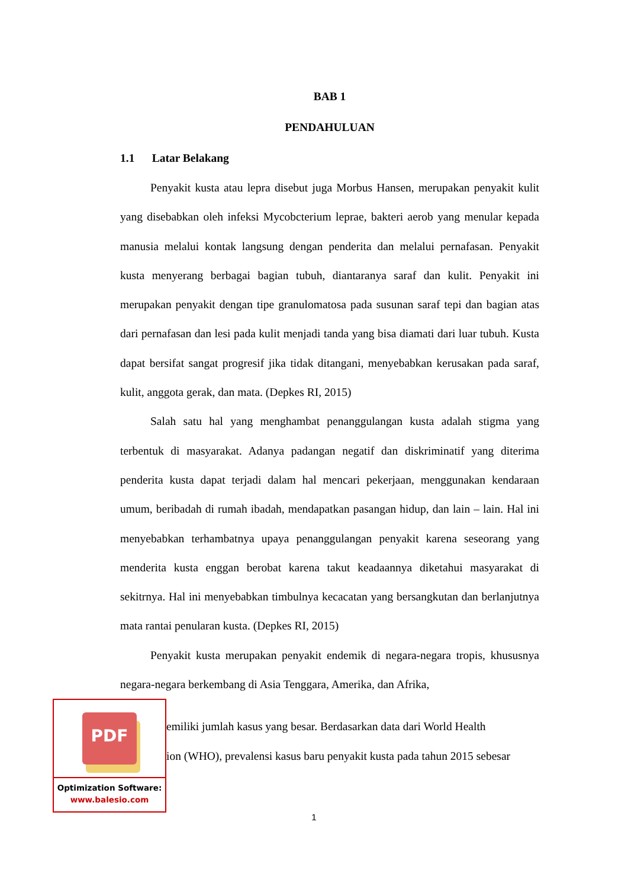BAB 1
PENDAHULUAN
1.1 Latar Belakang
Penyakit kusta atau lepra disebut juga Morbus Hansen, merupakan penyakit kulit yang disebabkan oleh infeksi Mycobcterium leprae, bakteri aerob yang menular kepada manusia melalui kontak langsung dengan penderita dan melalui pernafasan. Penyakit kusta menyerang berbagai bagian tubuh, diantaranya saraf dan kulit. Penyakit ini merupakan penyakit dengan tipe granulomatosa pada susunan saraf tepi dan bagian atas dari pernafasan dan lesi pada kulit menjadi tanda yang bisa diamati dari luar tubuh. Kusta dapat bersifat sangat progresif jika tidak ditangani, menyebabkan kerusakan pada saraf, kulit, anggota gerak, dan mata. (Depkes RI, 2015)
Salah satu hal yang menghambat penanggulangan kusta adalah stigma yang terbentuk di masyarakat. Adanya padangan negatif dan diskriminatif yang diterima penderita kusta dapat terjadi dalam hal mencari pekerjaan, menggunakan kendaraan umum, beribadah di rumah ibadah, mendapatkan pasangan hidup, dan lain – lain. Hal ini menyebabkan terhambatnya upaya penanggulangan penyakit karena seseorang yang menderita kusta enggan berobat karena takut keadaannya diketahui masyarakat di sekitrnya. Hal ini menyebabkan timbulnya kecacatan yang bersangkutan dan berlanjutnya mata rantai penularan kusta. (Depkes RI, 2015)
Penyakit kusta merupakan penyakit endemik di negara-negara tropis, khususnya negara-negara berkembang di Asia Tenggara, Amerika, dan Afrika,
PDF
Optimization Software:
www.balesio.com
emiliki jumlah kasus yang besar. Berdasarkan data dari World Health
ion (WHO), prevalensi kasus baru penyakit kusta pada tahun 2015 sebesar
1